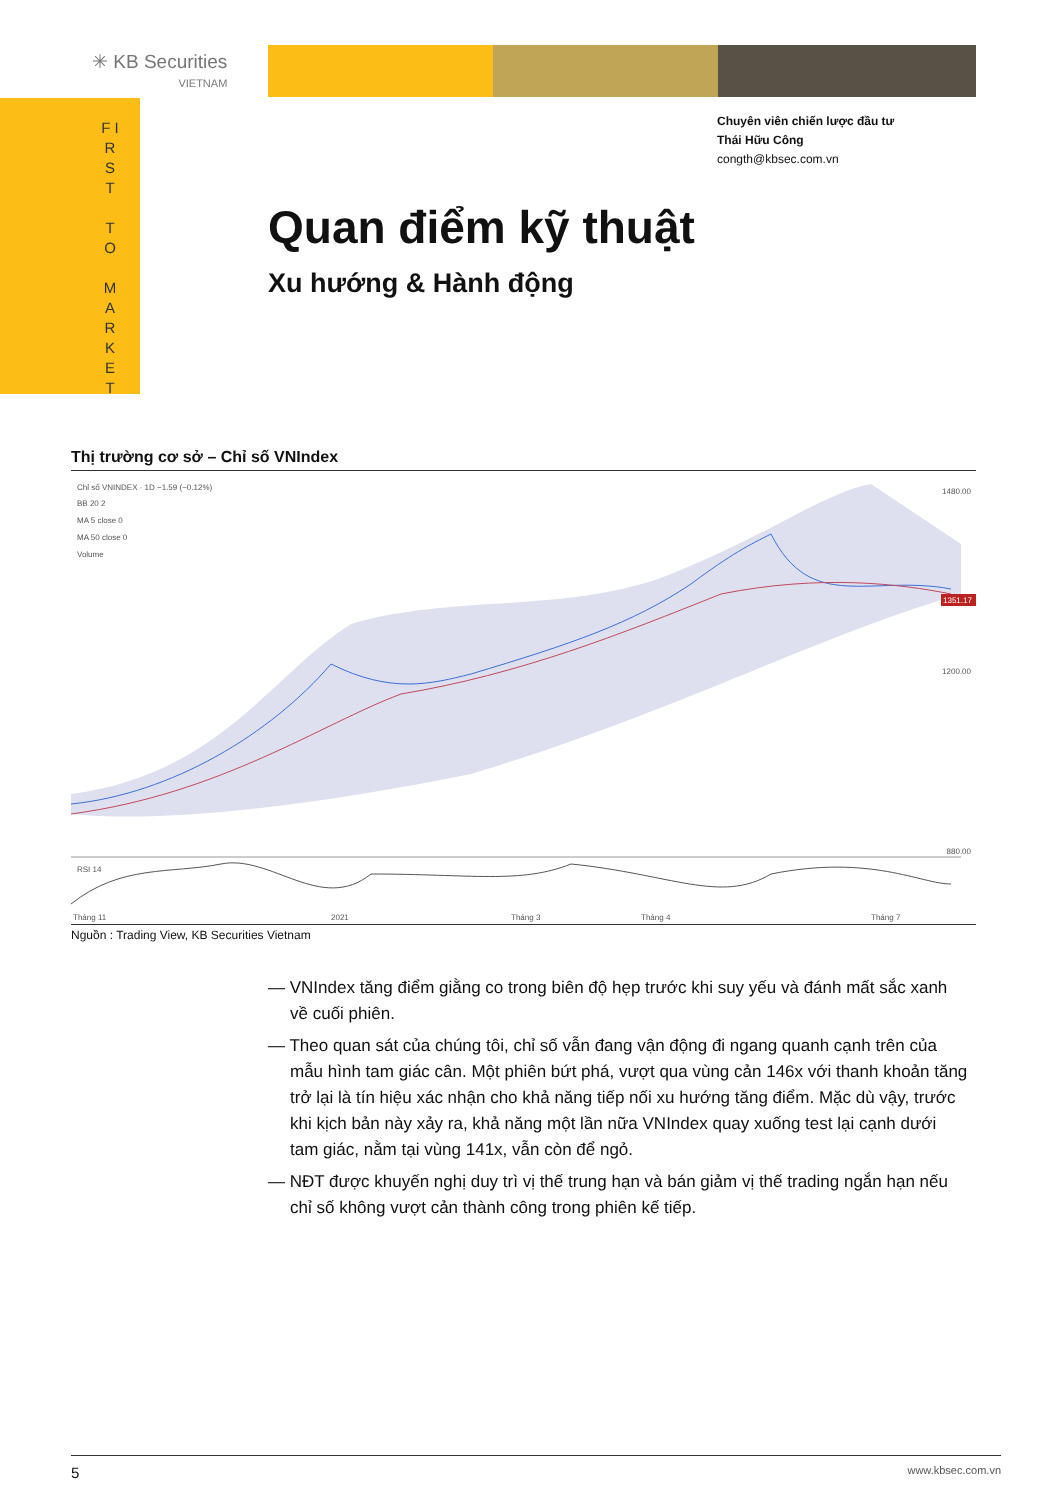✳ KB Securities
VIETNAM
F I R S T
T O
M A R K E T
Chuyên viên chiến lược đầu tư
Thái Hữu Công
congth@kbsec.com.vn
Quan điểm kỹ thuật
Xu hướng & Hành động
Thị trường cơ sở – Chỉ số VNIndex
Chỉ số VNINDEX · 1D −1.59 (−0.12%)
BB 20 2
MA 5 close 0
MA 50 close 0
Volume
RSI 14
1480.00
1200.00
880.00
1351.17
Tháng 11
2021
Tháng 3
Tháng 4
Tháng 7
Nguồn : Trading View, KB Securities Vietnam
— VNIndex tăng điểm giằng co trong biên độ hẹp trước khi suy yếu và đánh mất sắc xanh về cuối phiên.
— Theo quan sát của chúng tôi, chỉ số vẫn đang vận động đi ngang quanh cạnh trên của mẫu hình tam giác cân. Một phiên bứt phá, vượt qua vùng cản 146x với thanh khoản tăng trở lại là tín hiệu xác nhận cho khả năng tiếp nối xu hướng tăng điểm. Mặc dù vậy, trước khi kịch bản này xảy ra, khả năng một lần nữa VNIndex quay xuống test lại cạnh dưới tam giác, nằm tại vùng 141x, vẫn còn để ngỏ.
— NĐT được khuyến nghị duy trì vị thế trung hạn và bán giảm vị thế trading ngắn hạn nếu chỉ số không vượt cản thành công trong phiên kế tiếp.
5 www.kbsec.com.vn